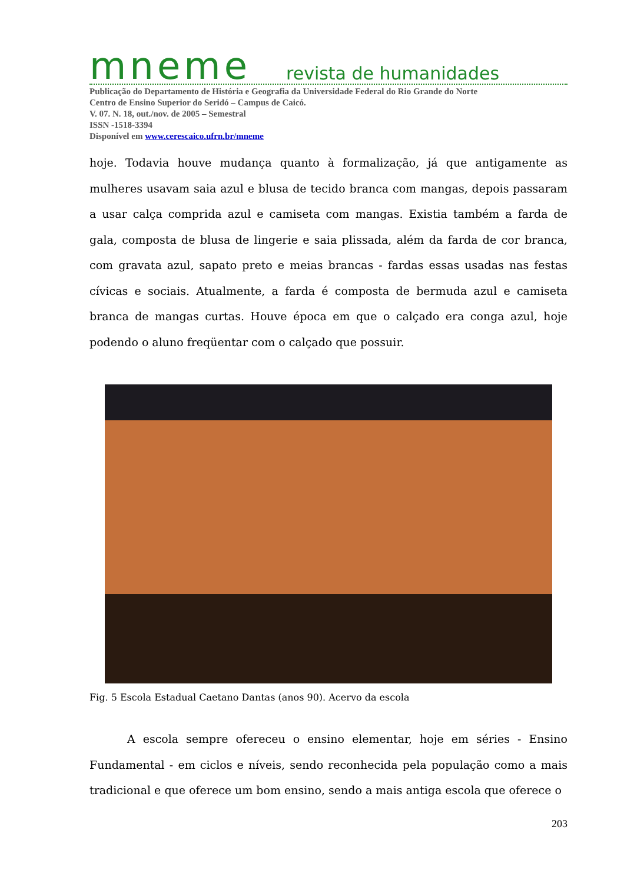mneme revista de humanidades
Publicação do Departamento de História e Geografia da Universidade Federal do Rio Grande do Norte
Centro de Ensino Superior do Seridó – Campus de Caicó.
V. 07. N. 18, out./nov. de 2005 – Semestral
ISSN -1518-3394
Disponível em www.cerescaico.ufrn.br/mneme
hoje. Todavia houve mudança quanto à formalização, já que antigamente as mulheres usavam saia azul e blusa de tecido branca com mangas, depois passaram a usar calça comprida azul e camiseta com mangas. Existia também a farda de gala, composta de blusa de lingerie e saia plissada, além da farda de cor branca, com gravata azul, sapato preto e meias brancas - fardas essas usadas nas festas cívicas e sociais. Atualmente, a farda é composta de bermuda azul e camiseta branca de mangas curtas. Houve época em que o calçado era conga azul, hoje podendo o aluno freqüentar com o calçado que possuir.
Fig. 5 Escola Estadual Caetano Dantas (anos 90). Acervo da escola
A escola sempre ofereceu o ensino elementar, hoje em séries - Ensino Fundamental - em ciclos e níveis, sendo reconhecida pela população como a mais tradicional e que oferece um bom ensino, sendo a mais antiga escola que oferece o
203